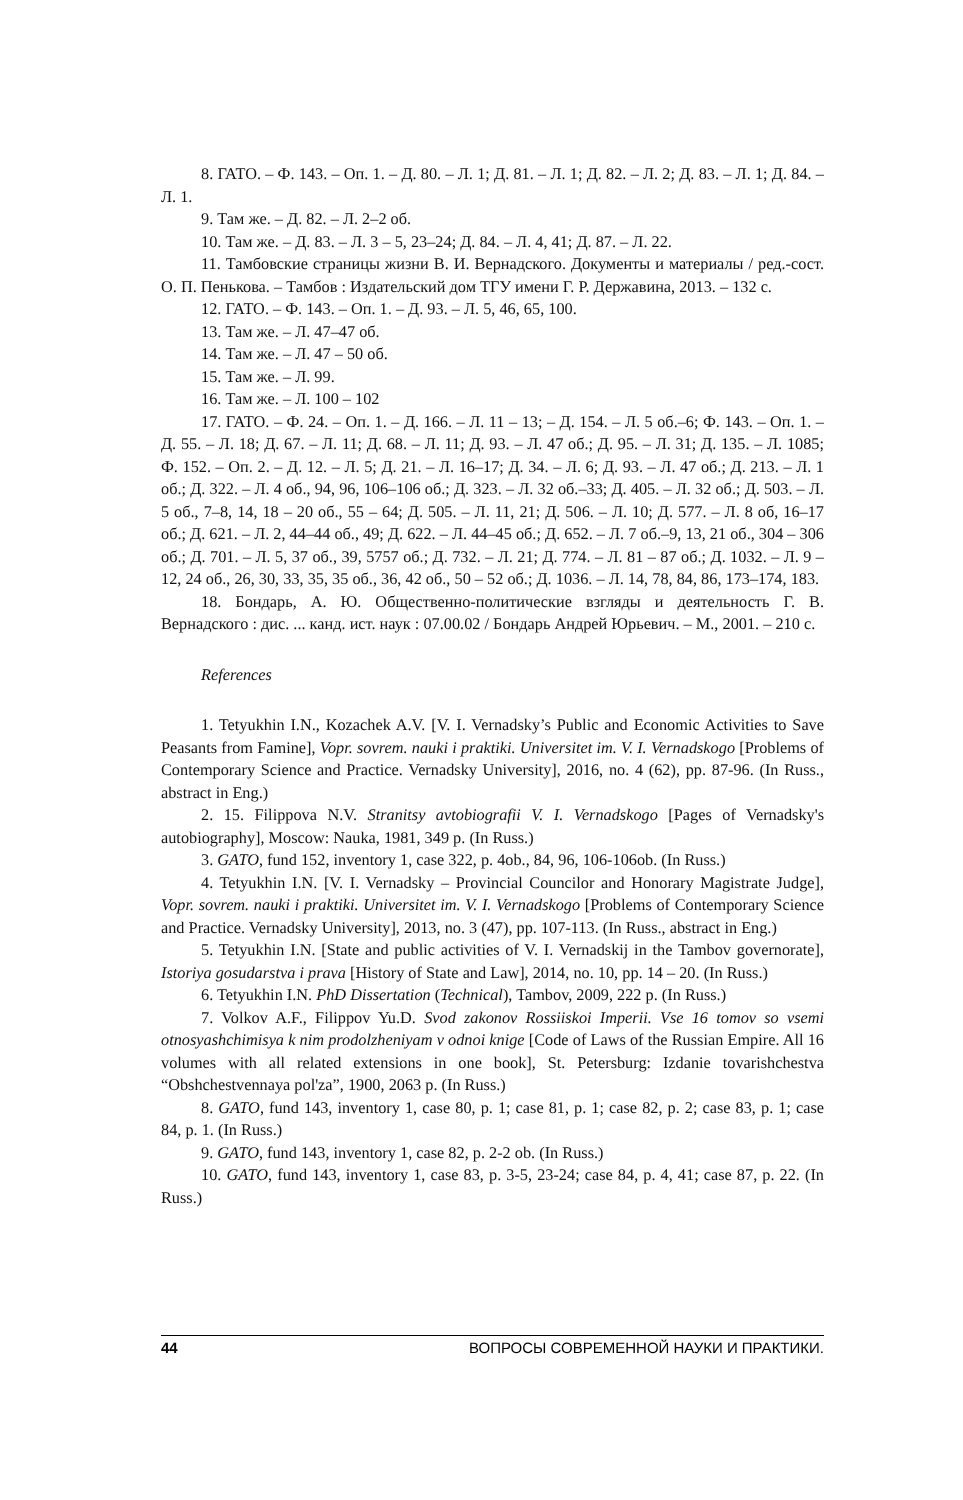8. ГАТО. – Ф. 143. – Оп. 1. – Д. 80. – Л. 1; Д. 81. – Л. 1; Д. 82. – Л. 2; Д. 83. – Л. 1; Д. 84. – Л. 1.
9. Там же. – Д. 82. – Л. 2–2 об.
10. Там же. – Д. 83. – Л. 3 – 5, 23–24; Д. 84. – Л. 4, 41; Д. 87. – Л. 22.
11. Тамбовские страницы жизни В. И. Вернадского. Документы и материалы / ред.-сост. О. П. Пенькова. – Тамбов : Издательский дом ТГУ имени Г. Р. Державина, 2013. – 132 с.
12. ГАТО. – Ф. 143. – Оп. 1. – Д. 93. – Л. 5, 46, 65, 100.
13. Там же. – Л. 47–47 об.
14. Там же. – Л. 47 – 50 об.
15. Там же. – Л. 99.
16. Там же. – Л. 100 – 102
17. ГАТО. – Ф. 24. – Оп. 1. – Д. 166. – Л. 11 – 13; – Д. 154. – Л. 5 об.–6; Ф. 143. – Оп. 1. – Д. 55. – Л. 18; Д. 67. – Л. 11; Д. 68. – Л. 11; Д. 93. – Л. 47 об.; Д. 95. – Л. 31; Д. 135. – Л. 1085; Ф. 152. – Оп. 2. – Д. 12. – Л. 5; Д. 21. – Л. 16–17; Д. 34. – Л. 6; Д. 93. – Л. 47 об.; Д. 213. – Л. 1 об.; Д. 322. – Л. 4 об., 94, 96, 106–106 об.; Д. 323. – Л. 32 об.–33; Д. 405. – Л. 32 об.; Д. 503. – Л. 5 об., 7–8, 14, 18 – 20 об., 55 – 64; Д. 505. – Л. 11, 21; Д. 506. – Л. 10; Д. 577. – Л. 8 об, 16–17 об.; Д. 621. – Л. 2, 44–44 об., 49; Д. 622. – Л. 44–45 об.; Д. 652. – Л. 7 об.–9, 13, 21 об., 304 – 306 об.; Д. 701. – Л. 5, 37 об., 39, 5757 об.; Д. 732. – Л. 21; Д. 774. – Л. 81 – 87 об.; Д. 1032. – Л. 9 – 12, 24 об., 26, 30, 33, 35, 35 об., 36, 42 об., 50 – 52 об.; Д. 1036. – Л. 14, 78, 84, 86, 173–174, 183.
18. Бондарь, А. Ю. Общественно-политические взгляды и деятельность Г. В. Вернадского : дис. ... канд. ист. наук : 07.00.02 / Бондарь Андрей Юрьевич. – М., 2001. – 210 с.
References
1. Tetyukhin I.N., Kozachek A.V. [V. I. Vernadsky’s Public and Economic Activities to Save Peasants from Famine], Vopr. sovrem. nauki i praktiki. Universitet im. V. I. Vernadskogo [Problems of Contemporary Science and Practice. Vernadsky University], 2016, no. 4 (62), pp. 87-96. (In Russ., abstract in Eng.)
2. 15. Filippova N.V. Stranitsy avtobiografii V. I. Vernadskogo [Pages of Vernadsky's autobiography], Moscow: Nauka, 1981, 349 p. (In Russ.)
3. GATO, fund 152, inventory 1, case 322, p. 4ob., 84, 96, 106-106ob. (In Russ.)
4. Tetyukhin I.N. [V. I. Vernadsky – Provincial Councilor and Honorary Magistrate Judge], Vopr. sovrem. nauki i praktiki. Universitet im. V. I. Vernadskogo [Problems of Contemporary Science and Practice. Vernadsky University], 2013, no. 3 (47), pp. 107-113. (In Russ., abstract in Eng.)
5. Tetyukhin I.N. [State and public activities of V. I. Vernadskij in the Tambov governorate], Istoriya gosudarstva i prava [History of State and Law], 2014, no. 10, pp. 14 – 20. (In Russ.)
6. Tetyukhin I.N. PhD Dissertation (Technical), Tambov, 2009, 222 p. (In Russ.)
7. Volkov A.F., Filippov Yu.D. Svod zakonov Rossiiskoi Imperii. Vse 16 tomov so vsemi otnosyashchimisya k nim prodolzheniyam v odnoi knige [Code of Laws of the Russian Empire. All 16 volumes with all related extensions in one book], St. Petersburg: Izdanie tovarishchestva “Obshchestvennaya pol'za”, 1900, 2063 p. (In Russ.)
8. GATO, fund 143, inventory 1, case 80, p. 1; case 81, p. 1; case 82, p. 2; case 83, p. 1; case 84, p. 1. (In Russ.)
9. GATO, fund 143, inventory 1, case 82, p. 2-2 ob. (In Russ.)
10. GATO, fund 143, inventory 1, case 83, p. 3-5, 23-24; case 84, p. 4, 41; case 87, p. 22. (In Russ.)
44 ВОПРОСЫ СОВРЕМЕННОЙ НАУКИ И ПРАКТИКИ.